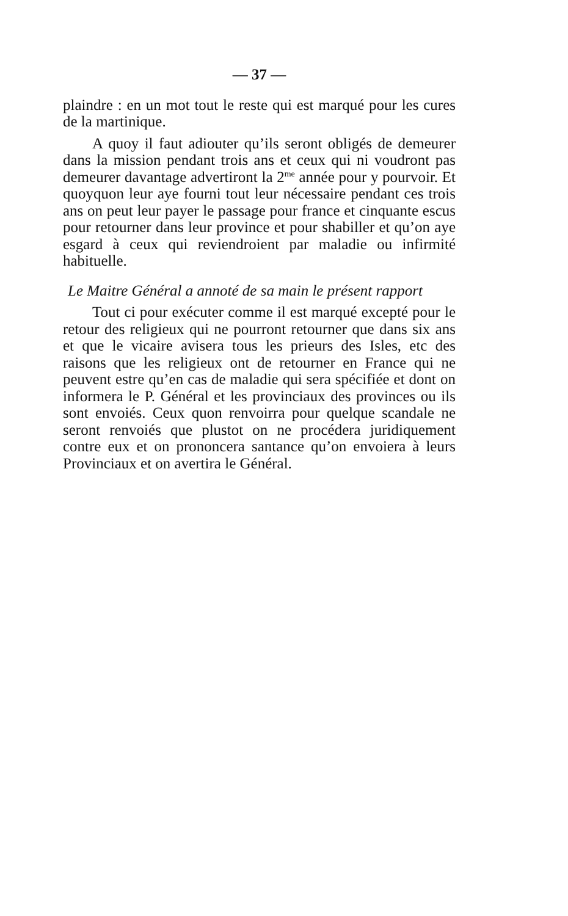— 37 —
plaindre : en un mot tout le reste qui est marqué pour les cures de la martinique.
A quoy il faut adiouter qu’ils seront obligés de demeurer dans la mission pendant trois ans et ceux qui ni voudront pas demeurer davantage advertiront la 2<sup>me</sup> année pour y pourvoir. Et quoyquon leur aye fourni tout leur nécessaire pendant ces trois ans on peut leur payer le passage pour france et cinquante escus pour retourner dans leur province et pour shabiller et qu’on aye esgard à ceux qui reviendroient par maladie ou infirmité habituelle.
Le Maitre Général a annoté de sa main le présent rapport
Tout ci pour exécuter comme il est marqué excepté pour le retour des religieux qui ne pourront retourner que dans six ans et que le vicaire avisera tous les prieurs des Isles, etc des raisons que les religieux ont de retourner en France qui ne peuvent estre qu’en cas de maladie qui sera spécifiée et dont on informera le P. Général et les provinciaux des provinces ou ils sont envoiés. Ceux quon renvoirra pour quelque scandale ne seront renvoiés que plustot on ne procédera juridiquement contre eux et on prononcera santance qu’on envoiera à leurs Provinciaux et on avertira le Général.